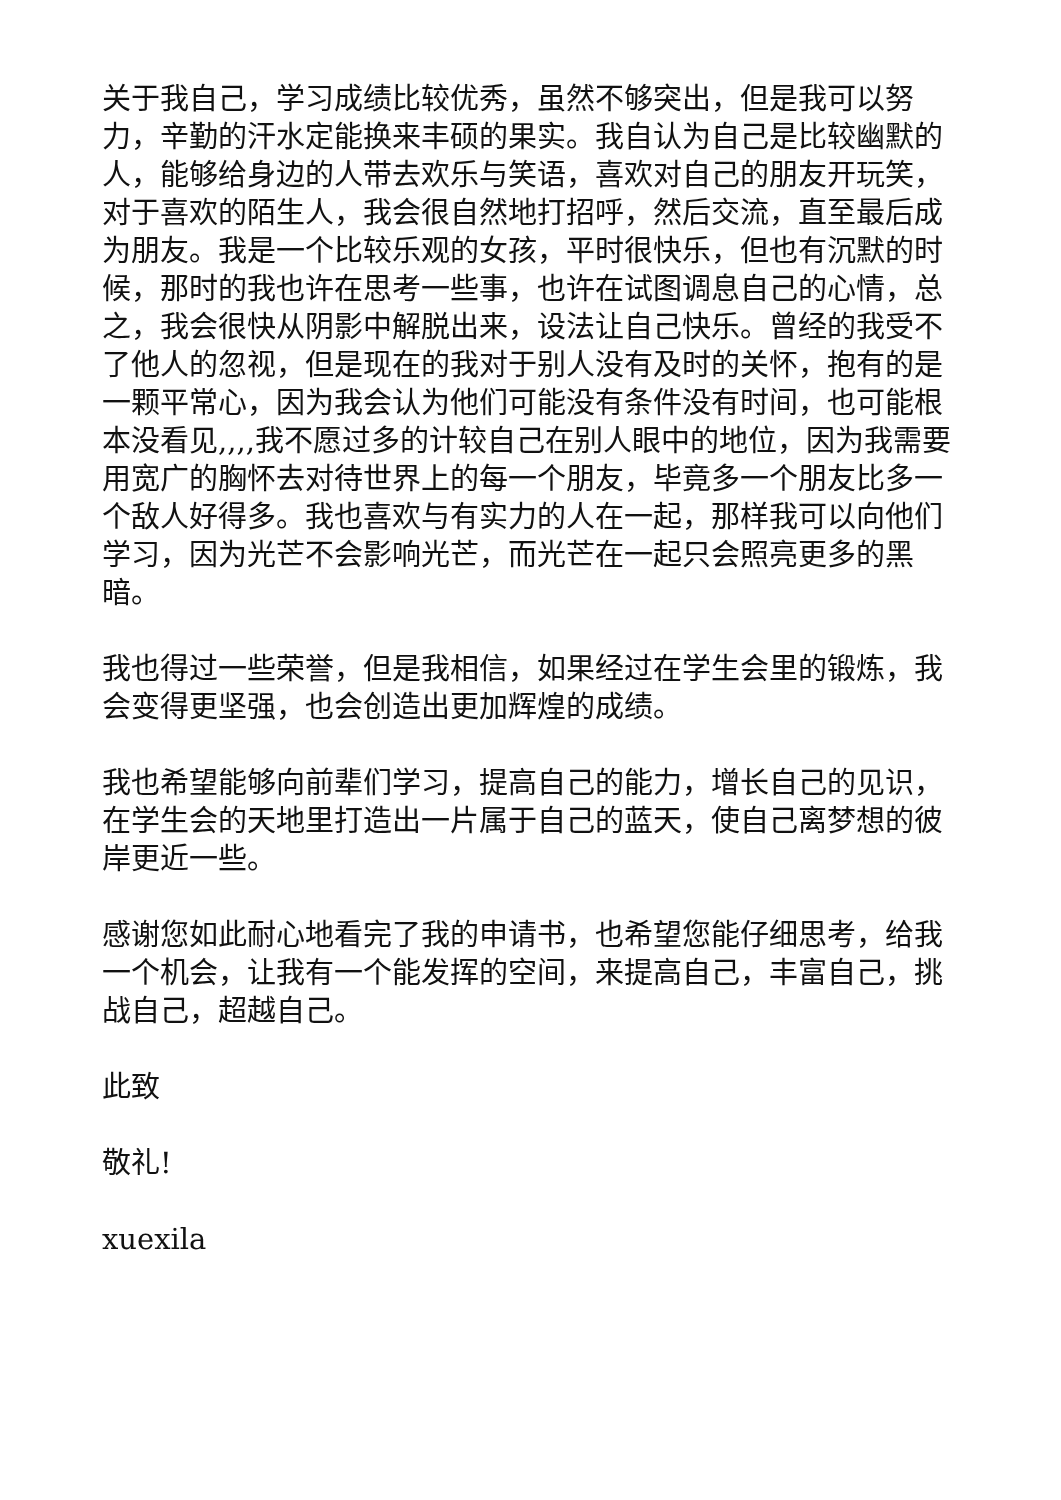关于我自己，学习成绩比较优秀，虽然不够突出，但是我可以努力，辛勤的汗水定能换来丰硕的果实。我自认为自己是比较幽默的人，能够给身边的人带去欢乐与笑语，喜欢对自己的朋友开玩笑，对于喜欢的陌生人，我会很自然地打招呼，然后交流，直至最后成为朋友。我是一个比较乐观的女孩，平时很快乐，但也有沉默的时候，那时的我也许在思考一些事，也许在试图调息自己的心情，总之，我会很快从阴影中解脱出来，设法让自己快乐。曾经的我受不了他人的忽视，但是现在的我对于别人没有及时的关怀，抱有的是一颗平常心，因为我会认为他们可能没有条件没有时间，也可能根本没看见,,,,我不愿过多的计较自己在别人眼中的地位，因为我需要用宽广的胸怀去对待世界上的每一个朋友，毕竟多一个朋友比多一个敌人好得多。我也喜欢与有实力的人在一起，那样我可以向他们学习，因为光芒不会影响光芒，而光芒在一起只会照亮更多的黑暗。
我也得过一些荣誉，但是我相信，如果经过在学生会里的锻炼，我会变得更坚强，也会创造出更加辉煌的成绩。
我也希望能够向前辈们学习，提高自己的能力，增长自己的见识，在学生会的天地里打造出一片属于自己的蓝天，使自己离梦想的彼岸更近一些。
感谢您如此耐心地看完了我的申请书，也希望您能仔细思考，给我一个机会，让我有一个能发挥的空间，来提高自己，丰富自己，挑战自己，超越自己。
此致
敬礼!
xuexila